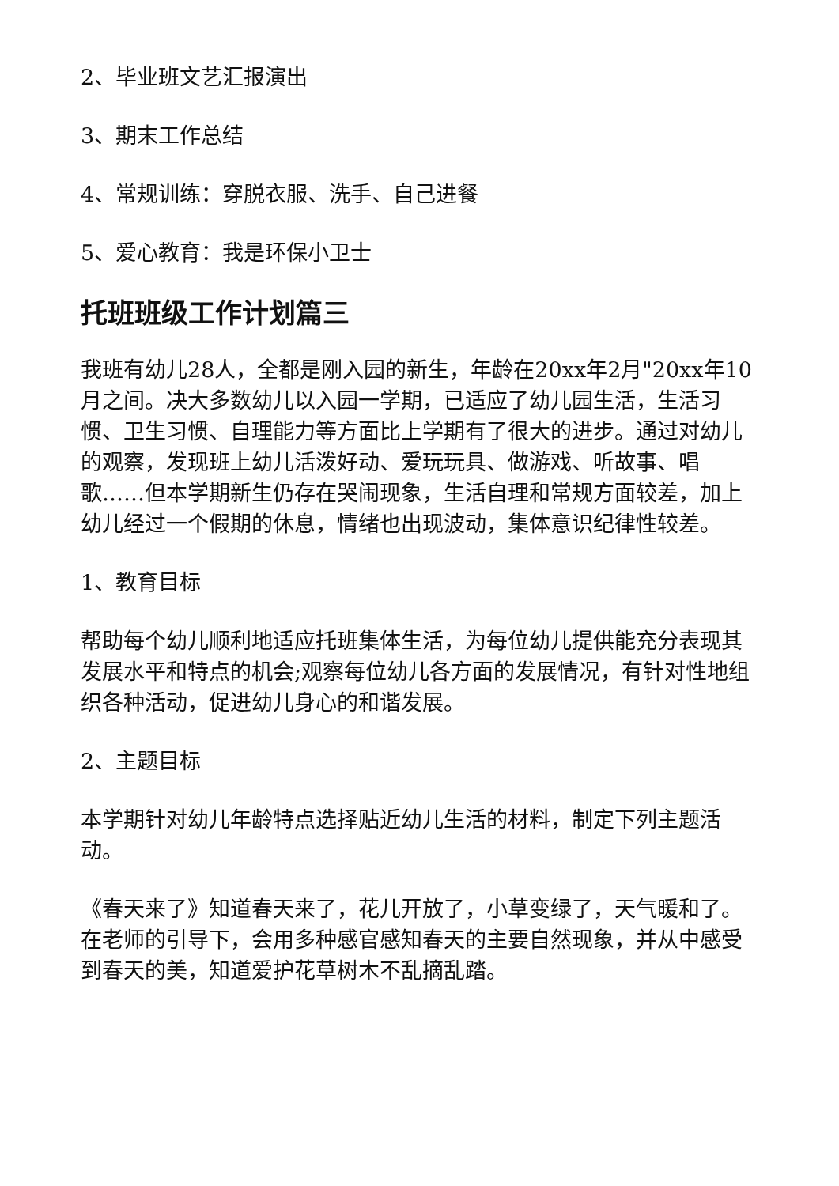2、毕业班文艺汇报演出
3、期末工作总结
4、常规训练：穿脱衣服、洗手、自己进餐
5、爱心教育：我是环保小卫士
托班班级工作计划篇三
我班有幼儿28人，全都是刚入园的新生，年龄在20xx年2月"20xx年10月之间。决大多数幼儿以入园一学期，已适应了幼儿园生活，生活习惯、卫生习惯、自理能力等方面比上学期有了很大的进步。通过对幼儿的观察，发现班上幼儿活泼好动、爱玩玩具、做游戏、听故事、唱歌……但本学期新生仍存在哭闹现象，生活自理和常规方面较差，加上幼儿经过一个假期的休息，情绪也出现波动，集体意识纪律性较差。
1、教育目标
帮助每个幼儿顺利地适应托班集体生活，为每位幼儿提供能充分表现其发展水平和特点的机会;观察每位幼儿各方面的发展情况，有针对性地组织各种活动，促进幼儿身心的和谐发展。
2、主题目标
本学期针对幼儿年龄特点选择贴近幼儿生活的材料，制定下列主题活动。
《春天来了》知道春天来了，花儿开放了，小草变绿了，天气暖和了。在老师的引导下，会用多种感官感知春天的主要自然现象，并从中感受到春天的美，知道爱护花草树木不乱摘乱踏。